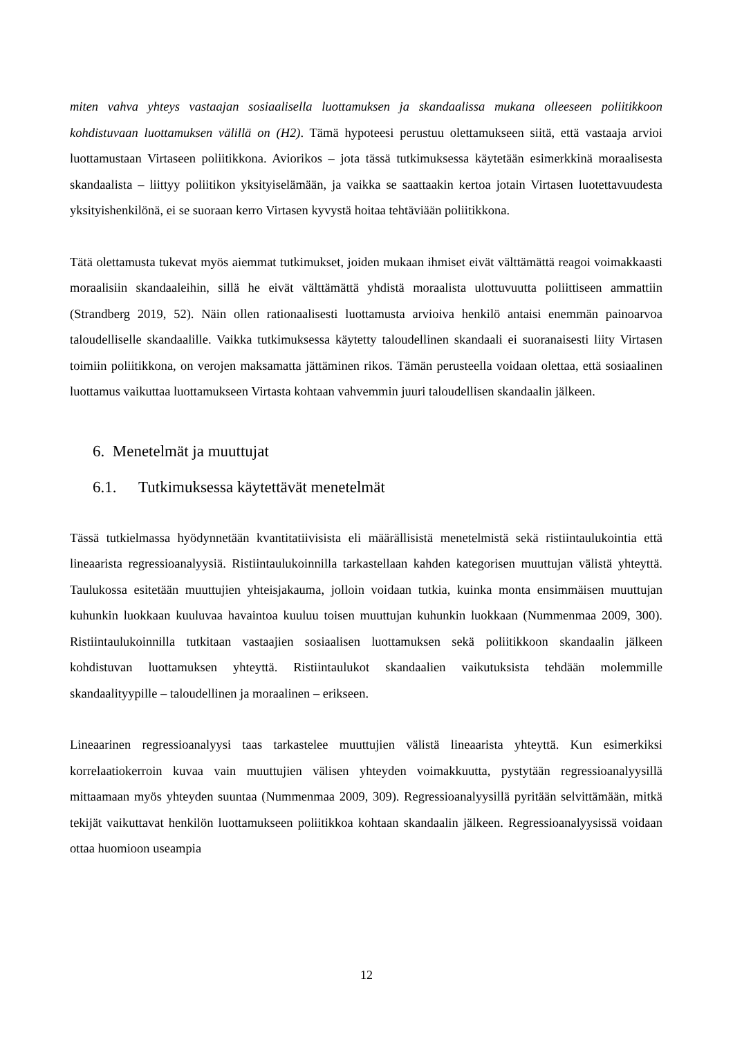miten vahva yhteys vastaajan sosiaalisella luottamuksen ja skandaalissa mukana olleeseen poliitikkoon kohdistuvaan luottamuksen välillä on (H2). Tämä hypoteesi perustuu olettamukseen siitä, että vastaaja arvioi luottamustaan Virtaseen poliitikkona. Aviorikos – jota tässä tutkimuksessa käytetään esimerkkinä moraalisesta skandaalista – liittyy poliitikon yksityiselämään, ja vaikka se saattaakin kertoa jotain Virtasen luotettavuudesta yksityishenkilönä, ei se suoraan kerro Virtasen kyvystä hoitaa tehtäviään poliitikkona.
Tätä olettamusta tukevat myös aiemmat tutkimukset, joiden mukaan ihmiset eivät välttämättä reagoi voimakkaasti moraalisiin skandaaleihin, sillä he eivät välttämättä yhdistä moraalista ulottuvuutta poliittiseen ammattiin (Strandberg 2019, 52). Näin ollen rationaalisesti luottamusta arvioiva henkilö antaisi enemmän painoarvoa taloudelliselle skandaalille. Vaikka tutkimuksessa käytetty taloudellinen skandaali ei suoranaisesti liity Virtasen toimiin poliitikkona, on verojen maksamatta jättäminen rikos. Tämän perusteella voidaan olettaa, että sosiaalinen luottamus vaikuttaa luottamukseen Virtasta kohtaan vahvemmin juuri taloudellisen skandaalin jälkeen.
6. Menetelmät ja muuttujat
6.1. Tutkimuksessa käytettävät menetelmät
Tässä tutkielmassa hyödynnetään kvantitatiivisista eli määrällisistä menetelmistä sekä ristiintaulukointia että lineaarista regressioanalyysiä. Ristiintaulukoinnilla tarkastellaan kahden kategorisen muuttujan välistä yhteyttä. Taulukossa esitetään muuttujien yhteisjakauma, jolloin voidaan tutkia, kuinka monta ensimmäisen muuttujan kuhunkin luokkaan kuuluvaa havaintoa kuuluu toisen muuttujan kuhunkin luokkaan (Nummenmaa 2009, 300). Ristiintaulukoinnilla tutkitaan vastaajien sosiaalisen luottamuksen sekä poliitikkoon skandaalin jälkeen kohdistuvan luottamuksen yhteyttä. Ristiintaulukot skandaalien vaikutuksista tehdään molemmille skandaalityypille – taloudellinen ja moraalinen – erikseen.
Lineaarinen regressioanalyysi taas tarkastelee muuttujien välistä lineaarista yhteyttä. Kun esimerkiksi korrelaatiokerroin kuvaa vain muuttujien välisen yhteyden voimakkuutta, pystytään regressioanalyysillä mittaamaan myös yhteyden suuntaa (Nummenmaa 2009, 309). Regressioanalyysillä pyritään selvittämään, mitkä tekijät vaikuttavat henkilön luottamukseen poliitikkoa kohtaan skandaalin jälkeen. Regressioanalyysissä voidaan ottaa huomioon useampia
12